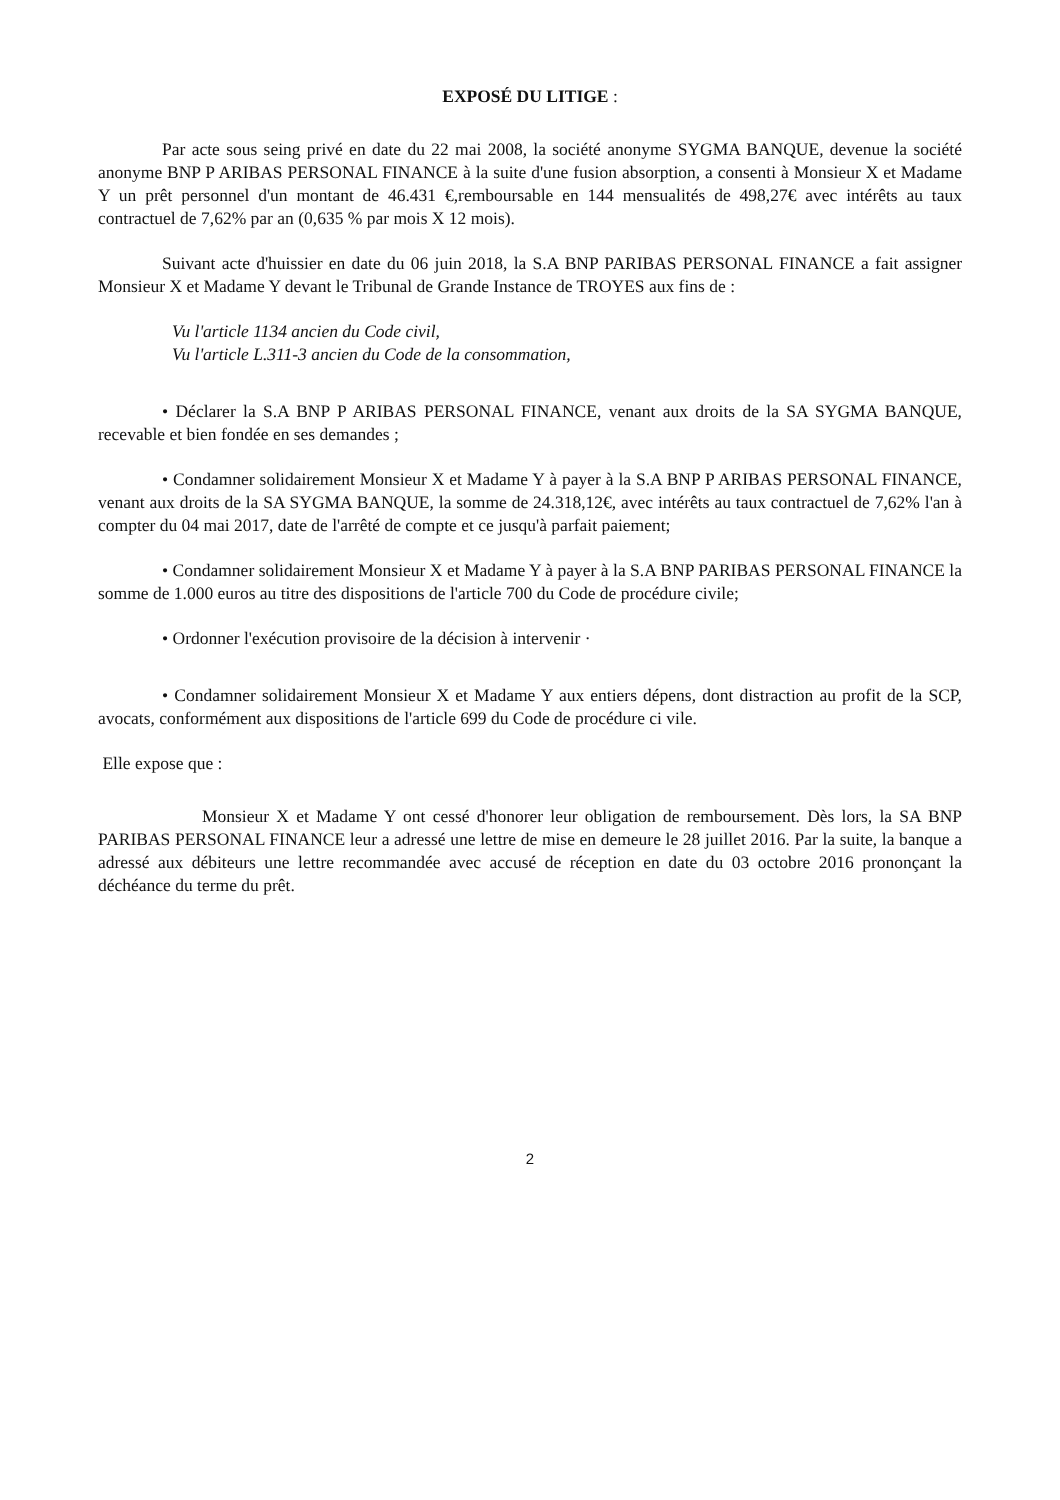EXPOSÉ DU LITIGE :
Par acte sous seing privé en date du 22 mai 2008, la société anonyme SYGMA BANQUE, devenue la société anonyme BNP P ARIBAS PERSONAL FINANCE à la suite d'une fusion absorption, a consenti à Monsieur X et Madame Y un prêt personnel d'un montant de 46.431 €,remboursable en 144 mensualités de 498,27€ avec intérêts au taux contractuel de 7,62% par an (0,635 % par mois X 12 mois).
Suivant acte d'huissier en date du 06 juin 2018, la S.A BNP PARIBAS PERSONAL FINANCE a fait assigner Monsieur X et Madame Y devant le Tribunal de Grande Instance de TROYES aux fins de :
Vu l'article 1134 ancien du Code civil,
Vu l'article L.311-3 ancien du Code de la consommation,
• Déclarer la S.A BNP P ARIBAS PERSONAL FINANCE, venant aux droits de la SA SYGMA BANQUE, recevable et bien fondée en ses demandes ;
• Condamner solidairement Monsieur X et Madame Y à payer à la S.A BNP P ARIBAS PERSONAL FINANCE, venant aux droits de la SA SYGMA BANQUE, la somme de 24.318,12€, avec intérêts au taux contractuel de 7,62% l'an à compter du 04 mai 2017, date de l'arrêté de compte et ce jusqu'à parfait paiement;
• Condamner solidairement Monsieur X et Madame Y à payer à la S.A BNP PARIBAS PERSONAL FINANCE la somme de 1.000 euros au titre des dispositions de l'article 700 du Code de procédure civile;
• Ordonner l'exécution provisoire de la décision à intervenir ·
• Condamner solidairement Monsieur X et Madame Y aux entiers dépens, dont distraction au profit de la SCP, avocats, conformément aux dispositions de l'article 699 du Code de procédure ci vile.
Elle expose que :
Monsieur X et Madame Y ont cessé d'honorer leur obligation de remboursement. Dès lors, la SA BNP PARIBAS PERSONAL FINANCE leur a adressé une lettre de mise en demeure le 28 juillet 2016. Par la suite, la banque a adressé aux débiteurs une lettre recommandée avec accusé de réception en date du 03 octobre 2016 prononçant la déchéance du terme du prêt.
2